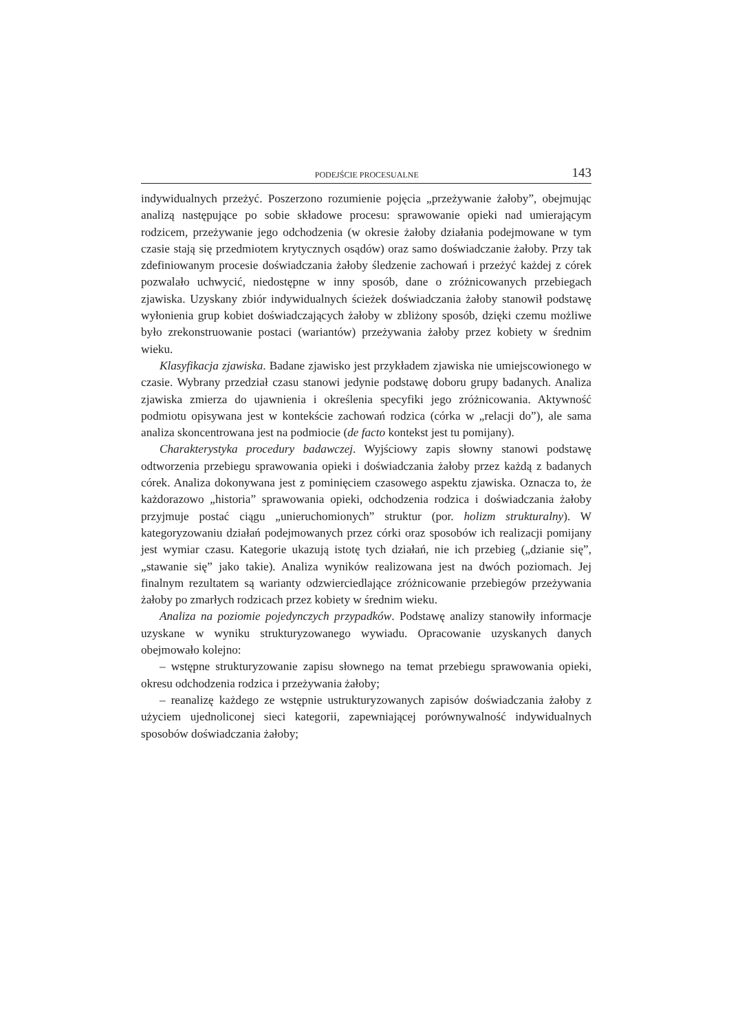PODEJŚCIE PROCESUALNE 143
indywidualnych przeżyć. Poszerzono rozumienie pojęcia „przeżywanie żałoby”, obejmując analizą następujące po sobie składowe procesu: sprawowanie opieki nad umierającym rodzicem, przeżywanie jego odchodzenia (w okresie żałoby działania podejmowane w tym czasie stają się przedmiotem krytycznych osądów) oraz samo doświadczanie żałoby. Przy tak zdefiniowanym procesie doświadczania żałoby śledzenie zachowań i przeżyć każdej z córek pozwalało uchwycić, niedostępne w inny sposób, dane o zróżnicowanych przebiegach zjawiska. Uzyskany zbiór indywidualnych ścieżek doświadczania żałoby stanowił podstawę wyłonienia grup kobiet doświadczających żałoby w zbliżony sposób, dzięki czemu możliwe było zrekonstruowanie postaci (wariantów) przeżywania żałoby przez kobiety w średnim wieku.
Klasyfikacja zjawiska. Badane zjawisko jest przykładem zjawiska nie umiejscowionego w czasie. Wybrany przedział czasu stanowi jedynie podstawę doboru grupy badanych. Analiza zjawiska zmierza do ujawnienia i określenia specyfiki jego zróżnicowania. Aktywność podmiotu opisywana jest w kontekście zachowań rodzica (córka w „relacji do”), ale sama analiza skoncentrowana jest na podmiocie (de facto kontekst jest tu pomijany).
Charakterystyka procedury badawczej. Wyjściowy zapis słowny stanowi podstawę odtworzenia przebiegu sprawowania opieki i doświadczania żałoby przez każdą z badanych córek. Analiza dokonywana jest z pominięciem czasowego aspektu zjawiska. Oznacza to, że każdorazowo „historia” sprawowania opieki, odchodzenia rodzica i doświadczania żałoby przyjmuje postać ciągu „unieruchomionych” struktur (por. holizm strukturalny). W kategoryzowaniu działań podejmowanych przez córki oraz sposobów ich realizacji pomijany jest wymiar czasu. Kategorie ukazują istotę tych działań, nie ich przebieg („dzianie się”, „stawanie się” jako takie). Analiza wyników realizowana jest na dwóch poziomach. Jej finalnym rezultatem są warianty odzwierciedlające zróżnicowanie przebiegów przeżywania żałoby po zmarłych rodzicach przez kobiety w średnim wieku.
Analiza na poziomie pojedynczych przypadków. Podstawę analizy stanowiły informacje uzyskane w wyniku strukturyzowanego wywiadu. Opracowanie uzyskanych danych obejmowało kolejno:
– wstępne strukturyzowanie zapisu słownego na temat przebiegu sprawowania opieki, okresu odchodzenia rodzica i przeżywania żałoby;
– reanalizę każdego ze wstępnie ustrukturyzowanych zapisów doświadczania żałoby z użyciem ujednoliconej sieci kategorii, zapewniającej porównywalność indywidualnych sposobów doświadczania żałoby;